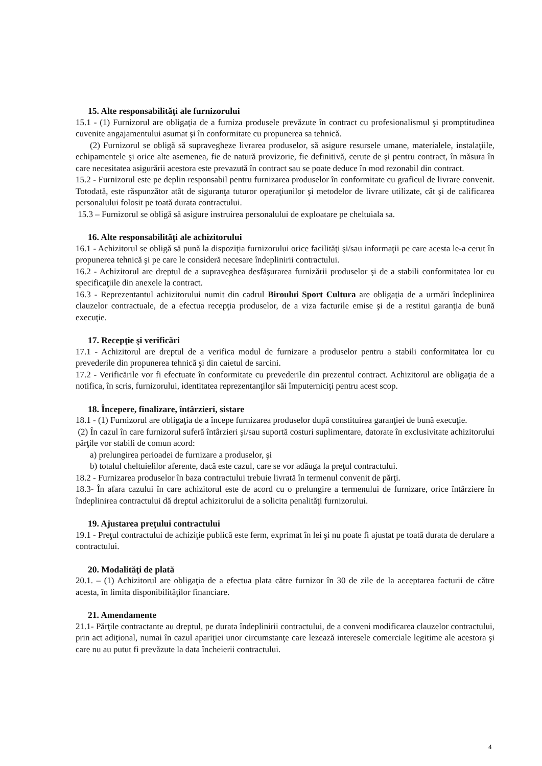15. Alte responsabilităţi ale furnizorului
15.1 - (1) Furnizorul are obligaţia de a furniza produsele prevăzute în contract cu profesionalismul şi promptitudinea cuvenite angajamentului asumat şi în conformitate cu propunerea sa tehnică.
(2) Furnizorul se obligă să supravegheze livrarea produselor, să asigure resursele umane, materialele, instalaţiile, echipamentele şi orice alte asemenea, fie de natură provizorie, fie definitivă, cerute de şi pentru contract, în măsura în care necesitatea asigurării acestora este prevazută în contract sau se poate deduce în mod rezonabil din contract.
15.2 - Furnizorul este pe deplin responsabil pentru furnizarea produselor în conformitate cu graficul de livrare convenit. Totodată, este răspunzător atât de siguranţa tuturor operaţiunilor şi metodelor de livrare utilizate, cât şi de calificarea personalului folosit pe toată durata contractului.
15.3 – Furnizorul se obligă să asigure instruirea personalului de exploatare pe cheltuiala sa.
16. Alte responsabilităţi ale achizitorului
16.1 - Achizitorul se obligă să pună la dispoziţia furnizorului orice facilităţi şi/sau informaţii pe care acesta le-a cerut în propunerea tehnică şi pe care le consideră necesare îndeplinirii contractului.
16.2 - Achizitorul are dreptul de a supraveghea desfăşurarea furnizării produselor şi de a stabili conformitatea lor cu specificaţiile din anexele la contract.
16.3 - Reprezentantul achizitorului numit din cadrul Biroului Sport Cultura are obligaţia de a urmări îndeplinirea clauzelor contractuale, de a efectua recepţia produselor, de a viza facturile emise şi de a restitui garanţia de bună execuţie.
17. Recepţie şi verificări
17.1 - Achizitorul are dreptul de a verifica modul de furnizare a produselor pentru a stabili conformitatea lor cu prevederile din propunerea tehnică şi din caietul de sarcini.
17.2 - Verificările vor fi efectuate în conformitate cu prevederile din prezentul contract. Achizitorul are obligaţia de a notifica, în scris, furnizorului, identitatea reprezentanţilor săi împuterniciţi pentru acest scop.
18. Începere, finalizare, întârzieri, sistare
18.1 - (1) Furnizorul are obligaţia de a începe furnizarea produselor după constituirea garanţiei de bună execuţie.
(2) În cazul în care furnizorul suferă întârzieri şi/sau suportă costuri suplimentare, datorate în exclusivitate achizitorului părţile vor stabili de comun acord:
a) prelungirea perioadei de furnizare a produselor, şi
b) totalul cheltuielilor aferente, dacă este cazul, care se vor adăuga la preţul contractului.
18.2 - Furnizarea produselor în baza contractului trebuie livrată în termenul convenit de părţi.
18.3- În afara cazului în care achizitorul este de acord cu o prelungire a termenului de furnizare, orice întârziere în îndeplinirea contractului dă dreptul achizitorului de a solicita penalităţi furnizorului.
19. Ajustarea preţului contractului
19.1 - Preţul contractului de achiziţie publică este ferm, exprimat în lei şi nu poate fi ajustat pe toată durata de derulare a contractului.
20. Modalităţi de plată
20.1. – (1) Achizitorul are obligaţia de a efectua plata către furnizor în 30 de zile de la acceptarea facturii de către acesta, în limita disponibilităţilor financiare.
21. Amendamente
21.1- Părţile contractante au dreptul, pe durata îndeplinirii contractului, de a conveni modificarea clauzelor contractului, prin act adiţional, numai în cazul apariţiei unor circumstanţe care lezează interesele comerciale legitime ale acestora şi care nu au putut fi prevăzute la data încheierii contractului.
4